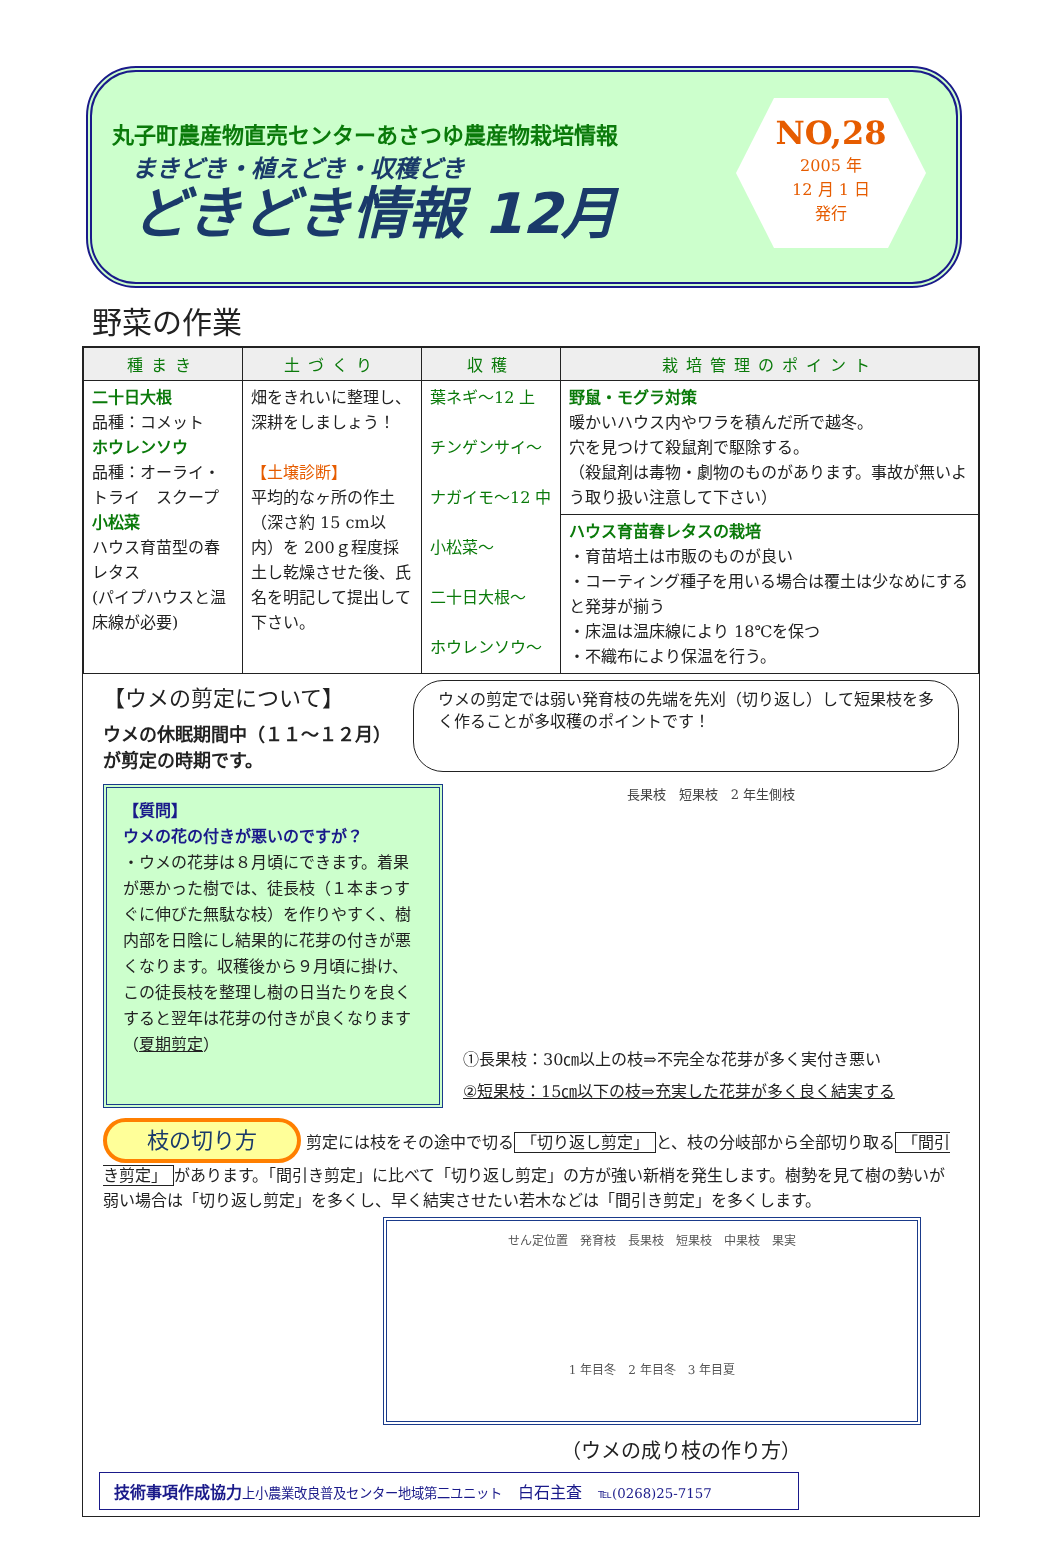丸子町農産物直売センターあさつゆ農産物栽培情報
まきどき・植えどき・収穫どき
どきどき情報 12月
NO,28
2005 年
12 月 1 日
発行
野菜の作業
| 種まき | 土づくり | 収穫 | 栽培管理のポイント |
| --- | --- | --- | --- |
| 二十日大根 品種：コメット ホウレンソウ 品種：オーライ・トライ スクープ 小松菜 ハウス育苗型の春レタス (パイプハウスと温床線が必要) | 畑をきれいに整理し、深耕をしましょう！ 【土壌診断】 平均的なヶ所の作土（深さ約 15 cm以内）を 200ｇ程度採土し乾燥させた後、氏名を明記して提出して下さい。 | 葉ネギ～12 上 チンゲンサイ～ ナガイモ～12 中 小松菜～ 二十日大根～ ホウレンソウ～ | 野鼠・モグラ対策 暖かいハウス内やワラを積んだ所で越冬。 穴を見つけて殺鼠剤で駆除する。 （殺鼠剤は毒物・劇物のものがあります。事故が無いよう取り扱い注意して下さい） |
| | | | ハウス育苗春レタスの栽培 ・育苗培土は市販のものが良い ・コーティング種子を用いる場合は覆土は少なめにすると発芽が揃う ・床温は温床線により 18℃を保つ ・不織布により保温を行う。 |
【ウメの剪定について】
ウメの休眠期間中（１１～１２月）が剪定の時期です。
ウメの剪定では弱い発育枝の先端を先刈（切り返し）して短果枝を多く作ることが多収穫のポイントです！
【質問】
ウメの花の付きが悪いのですが？
・ウメの花芽は８月頃にできます。着果が悪かった樹では、徒長枝（１本まっすぐに伸びた無駄な枝）を作りやすく、樹内部を日陰にし結果的に花芽の付きが悪くなります。収穫後から９月頃に掛け、この徒長枝を整理し樹の日当たりを良くすると翌年は花芽の付きが良くなります（夏期剪定）
長果枝　短果枝　2 年生側枝
①長果枝：30㎝以上の枝⇒不完全な花芽が多く実付き悪い
②短果枝：15㎝以下の枝⇒充実した花芽が多く良く結実する
枝の切り方 剪定には枝をその途中で切る 「切り返し剪定」 と、枝の分岐部から全部切り取る 「間引き剪定」 があります。「間引き剪定」に比べて「切り返し剪定」の方が強い新梢を発生します。樹勢を見て樹の勢いが弱い場合は「切り返し剪定」を多くし、早く結実させたい若木などは「間引き剪定」を多くします。
せん定位置　発育枝　長果枝　短果枝　中果枝　果実
1 年目冬　2 年目冬　3 年目夏
（ウメの成り枝の作り方）
技術事項作成協力 上小農業改良普及センター地域第二ユニット　白石主査　℡(0268)25-7157